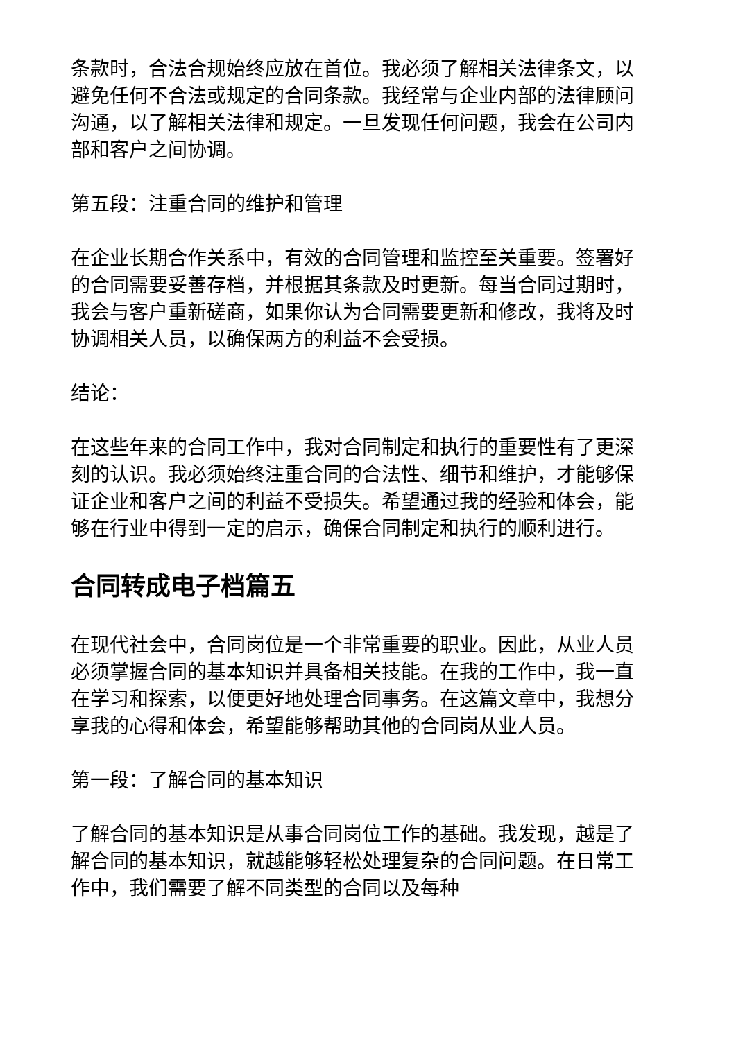条款时，合法合规始终应放在首位。我必须了解相关法律条文，以避免任何不合法或规定的合同条款。我经常与企业内部的法律顾问沟通，以了解相关法律和规定。一旦发现任何问题，我会在公司内部和客户之间协调。
第五段：注重合同的维护和管理
在企业长期合作关系中，有效的合同管理和监控至关重要。签署好的合同需要妥善存档，并根据其条款及时更新。每当合同过期时，我会与客户重新磋商，如果你认为合同需要更新和修改，我将及时协调相关人员，以确保两方的利益不会受损。
结论：
在这些年来的合同工作中，我对合同制定和执行的重要性有了更深刻的认识。我必须始终注重合同的合法性、细节和维护，才能够保证企业和客户之间的利益不受损失。希望通过我的经验和体会，能够在行业中得到一定的启示，确保合同制定和执行的顺利进行。
合同转成电子档篇五
在现代社会中，合同岗位是一个非常重要的职业。因此，从业人员必须掌握合同的基本知识并具备相关技能。在我的工作中，我一直在学习和探索，以便更好地处理合同事务。在这篇文章中，我想分享我的心得和体会，希望能够帮助其他的合同岗从业人员。
第一段：了解合同的基本知识
了解合同的基本知识是从事合同岗位工作的基础。我发现，越是了解合同的基本知识，就越能够轻松处理复杂的合同问题。在日常工作中，我们需要了解不同类型的合同以及每种